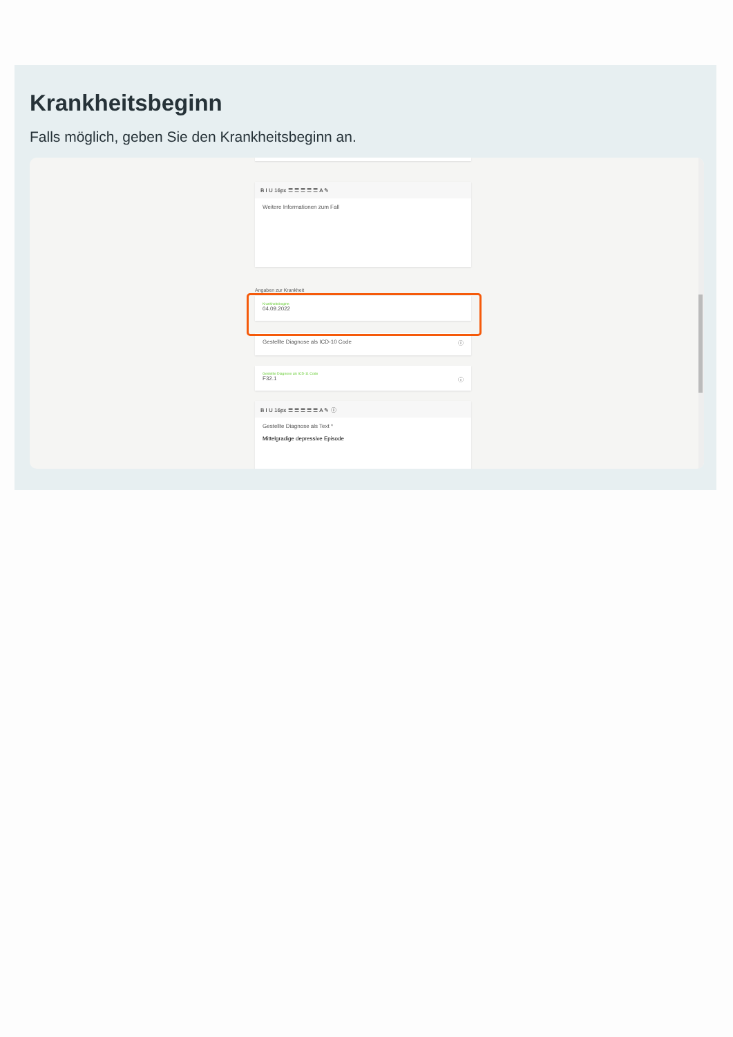Krankheitsbeginn
Falls möglich, geben Sie den Krankheitsbeginn an.
B I U 16px ☰ ☰ ☰ ☰ ☰ A ✎
Weitere Informationen zum Fall
Angaben zur Krankheit
Krankheitsbeginn
04.09.2022
Gestellte Diagnose als ICD-10 Code ⓘ
Gestellte Diagnose als ICD-11 Code
F32.1 ⓘ
B I U 16px ☰ ☰ ☰ ☰ ☰ A ✎ ⓘ
Gestellte Diagnose als Text *
Mittelgradige depressive Episode